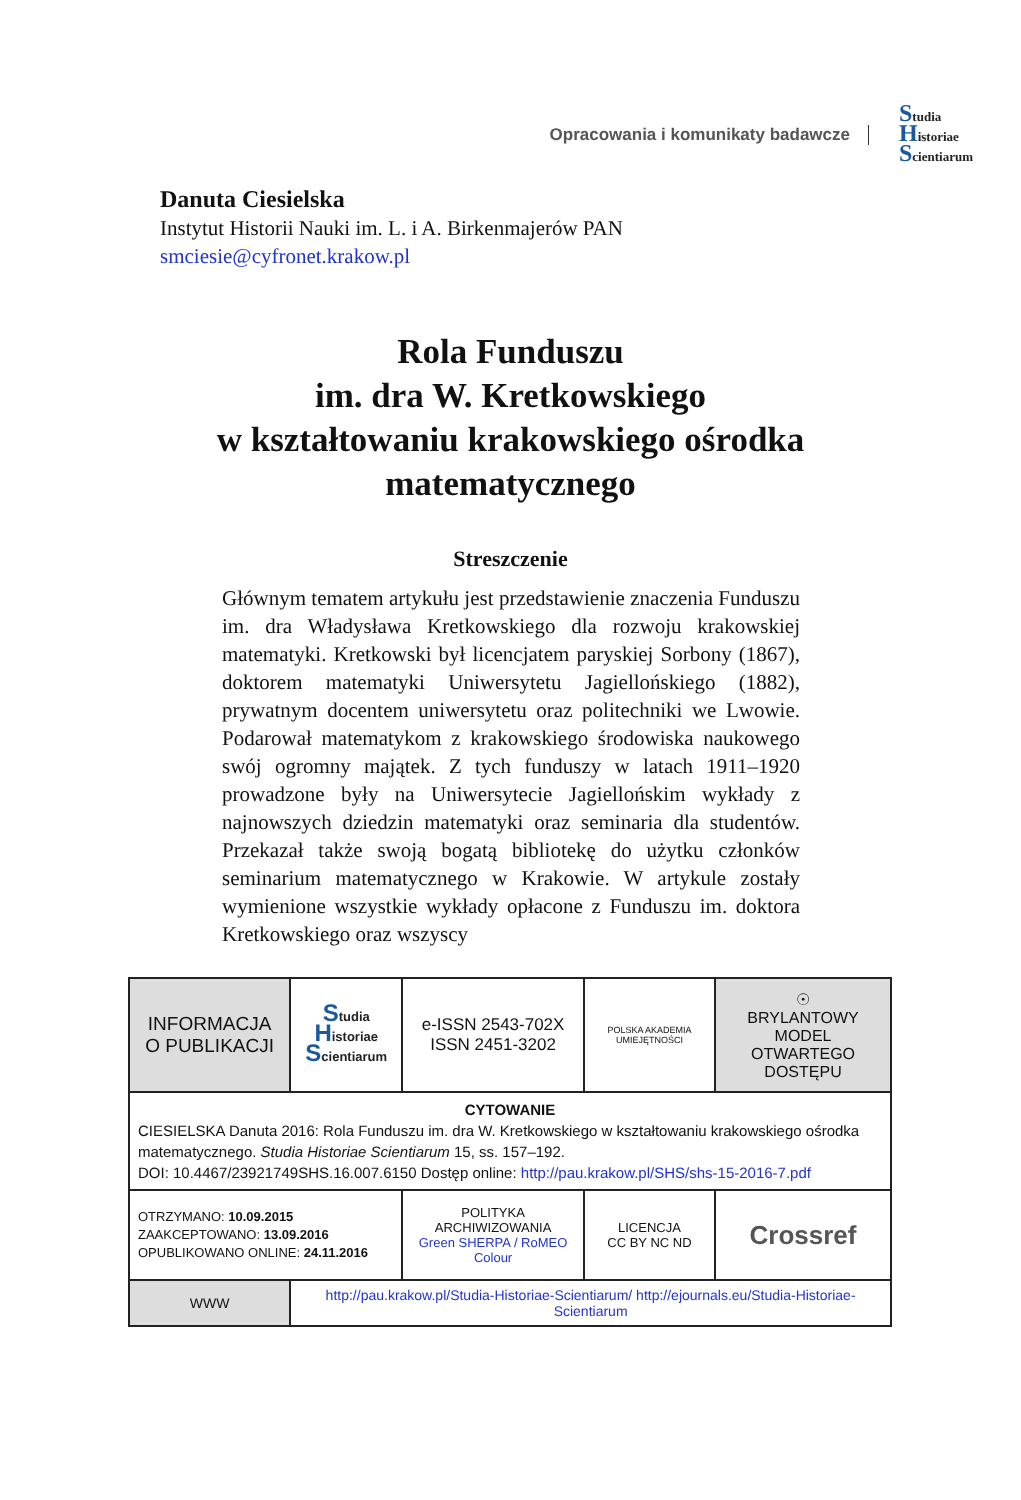Opracowania i komunikaty badawcze
Studia
Historiae
Scientiarum
Danuta Ciesielska
Instytut Historii Nauki im. L. i A. Birkenmajerów PAN
smciesie@cyfronet.krakow.pl
Rola Funduszu
im. dra W. Kretkowskiego
w kształtowaniu krakowskiego ośrodka
matematycznego
Streszczenie
Głównym tematem artykułu jest przedstawienie znaczenia Funduszu im. dra Władysława Kretkowskiego dla rozwoju krakowskiej matematyki. Kretkowski był licencjatem paryskiej Sorbony (1867), doktorem matematyki Uniwersytetu Jagiellońskiego (1882), prywatnym docentem uniwersytetu oraz politechniki we Lwowie. Podarował matematykom z krakowskiego środowiska naukowego swój ogromny majątek. Z tych funduszy w latach 1911–1920 prowadzone były na Uniwersytecie Jagiellońskim wykłady z najnowszych dziedzin matematyki oraz seminaria dla studentów. Przekazał także swoją bogatą bibliotekę do użytku członków seminarium matematycznego w Krakowie. W artykule zostały wymienione wszystkie wykłady opłacone z Funduszu im. doktora Kretkowskiego oraz wszyscy
| INFORMACJA O PUBLIKACJI | | S tudia H istoriae S cientiarum | e-ISSN 2543-702X ISSN 2451-3202 | POLSKA AKADEMIA UMIEJĘTNOŚCI | ☉ BRYLANTOWY MODEL OTWARTEGO DOSTĘPU |
| CYTOWANIE CIESIELSKA Danuta 2016: Rola Funduszu im. dra W. Kretkowskiego w kształtowaniu krakowskiego ośrodka matematycznego. Studia Historiae Scientiarum 15, ss. 157–192. DOI: 10.4467/23921749SHS.16.007.6150 Dostęp online: http://pau.krakow.pl/SHS/shs-15-2016-7.pdf | | | | | |
| OTRZYMANO: 10.09.2015 ZAAKCEPTOWANO: 13.09.2016 OPUBLIKOWANO ONLINE: 24.11.2016 | | | POLITYKA ARCHIWIZOWANIA Green SHERPA / RoMEO Colour | LICENCJA CC BY NC ND | Crossref |
| WWW | http://pau.krakow.pl/Studia-Historiae-Scientiarum/ http://ejournals.eu/Studia-Historiae-Scientiarum | | | | |